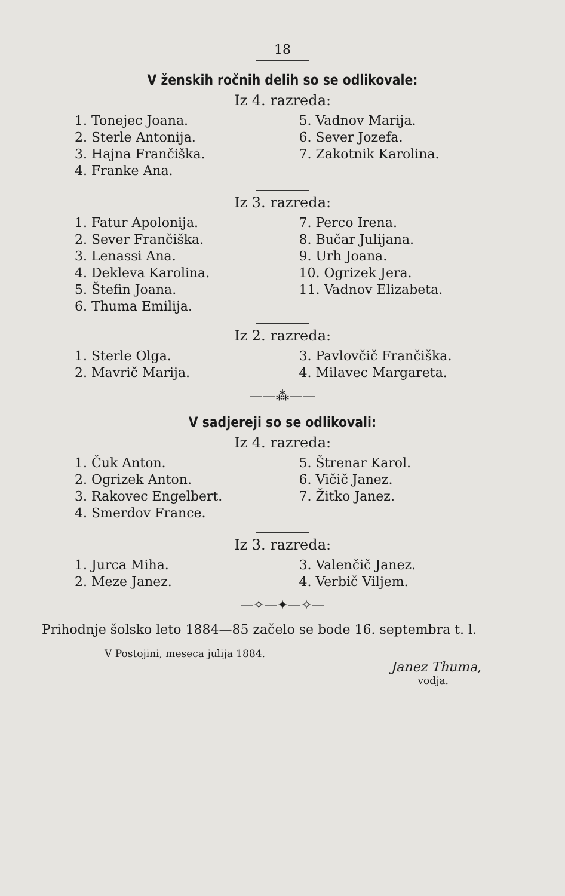18
V ženskih ročnih delih so se odlikovale:
Iz 4. razreda:
1. Tonejec Joana.
2. Sterle Antonija.
3. Hajna Frančiška.
4. Franke Ana.
5. Vadnov Marija.
6. Sever Jozefa.
7. Zakotnik Karolina.
Iz 3. razreda:
1. Fatur Apolonija.
2. Sever Frančiška.
3. Lenassi Ana.
4. Dekleva Karolina.
5. Štefin Joana.
6. Thuma Emilija.
7. Perco Irena.
8. Bučar Julijana.
9. Urh Joana.
10. Ogrizek Jera.
11. Vadnov Elizabeta.
Iz 2. razreda:
1. Sterle Olga.
2. Mavrič Marija.
3. Pavlovčič Frančiška.
4. Milavec Margareta.
——⁂——
V sadjereji so se odlikovali:
Iz 4. razreda:
1. Čuk Anton.
2. Ogrizek Anton.
3. Rakovec Engelbert.
4. Smerdov France.
5. Štrenar Karol.
6. Vičič Janez.
7. Žitko Janez.
Iz 3. razreda:
1. Jurca Miha.
2. Meze Janez.
3. Valenčič Janez.
4. Verbič Viljem.
—✧—✦—✧—
Prihodnje šolsko leto 1884—85 začelo se bode 16. septembra t. l.
V Postojini, meseca julija 1884.
Janez Thuma,
vodja.